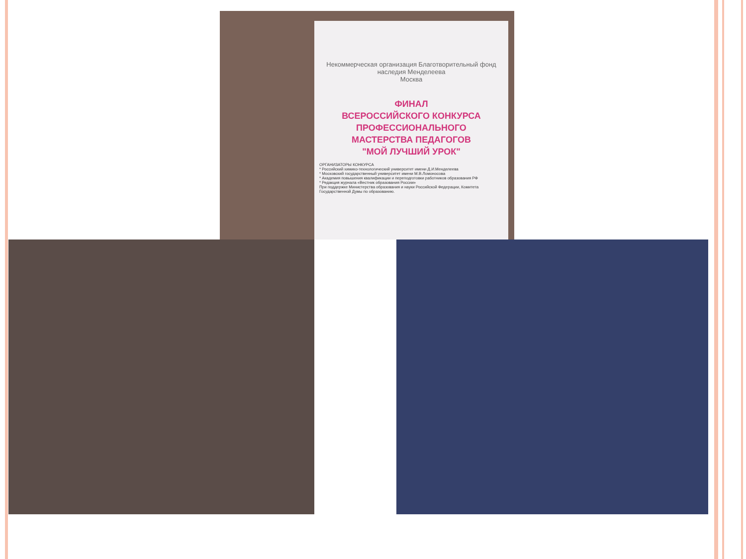Некоммерческая организация Благотворительный фонд наследия Менделеева
Москва
ФИНАЛ
ВСЕРОССИЙСКОГО КОНКУРСА
ПРОФЕССИОНАЛЬНОГО
МАСТЕРСТВА ПЕДАГОГОВ
"МОЙ ЛУЧШИЙ УРОК"
ОРГАНИЗАТОРЫ КОНКУРСА
* Российский химико-технологический университет имени Д.И.Менделеева
* Московский государственный университет имени М.В.Ломоносова
* Академия повышения квалификации и переподготовки работников образования РФ
* Редакция журнала «Вестник образования России»
При поддержке Министерства образования и науки Российской Федерации, Комитета Государственной Думы по образованию.